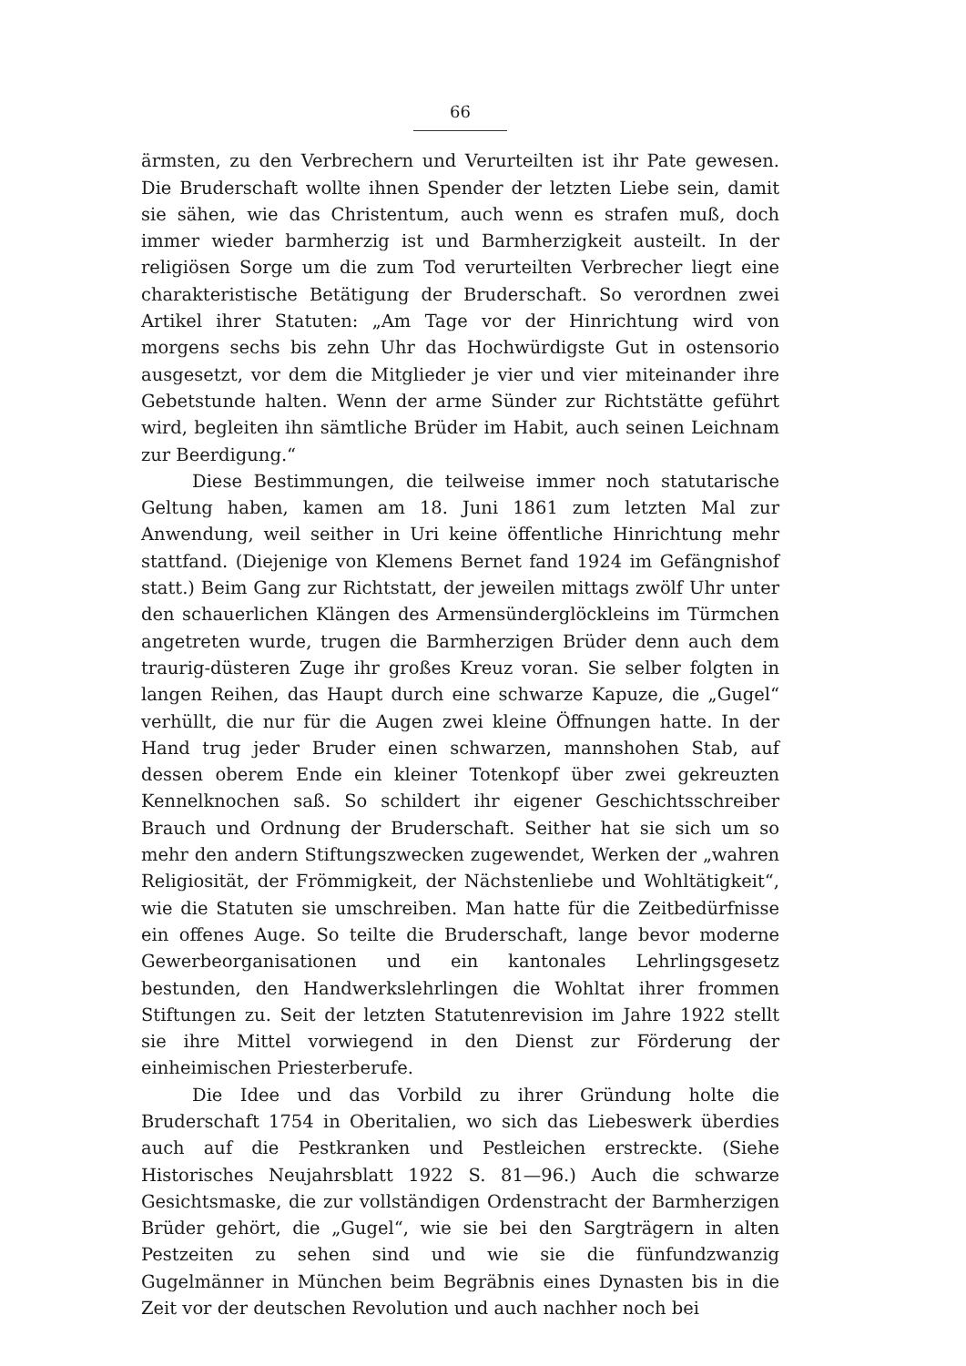66
ärmsten, zu den Verbrechern und Verurteilten ist ihr Pate gewesen. Die Bruderschaft wollte ihnen Spender der letzten Liebe sein, damit sie sähen, wie das Christentum, auch wenn es strafen muß, doch immer wieder barmherzig ist und Barmherzigkeit austeilt. In der religiösen Sorge um die zum Tod verurteilten Verbrecher liegt eine charakteristische Betätigung der Bruderschaft. So verordnen zwei Artikel ihrer Statuten: „Am Tage vor der Hinrichtung wird von morgens sechs bis zehn Uhr das Hochwürdigste Gut in ostensorio ausgesetzt, vor dem die Mitglieder je vier und vier miteinander ihre Gebetstunde halten. Wenn der arme Sünder zur Richtstätte geführt wird, begleiten ihn sämtliche Brüder im Habit, auch seinen Leichnam zur Beerdigung.“
Diese Bestimmungen, die teilweise immer noch statutarische Geltung haben, kamen am 18. Juni 1861 zum letzten Mal zur Anwendung, weil seither in Uri keine öffentliche Hinrichtung mehr stattfand. (Diejenige von Klemens Bernet fand 1924 im Gefängnishof statt.) Beim Gang zur Richtstatt, der jeweilen mittags zwölf Uhr unter den schauerlichen Klängen des Armensünderglöckleins im Türmchen angetreten wurde, trugen die Barmherzigen Brüder denn auch dem traurig-düsteren Zuge ihr großes Kreuz voran. Sie selber folgten in langen Reihen, das Haupt durch eine schwarze Kapuze, die „Gugel“ verhüllt, die nur für die Augen zwei kleine Öffnungen hatte. In der Hand trug jeder Bruder einen schwarzen, mannshohen Stab, auf dessen oberem Ende ein kleiner Totenkopf über zwei gekreuzten Kennelknochen saß. So schildert ihr eigener Geschichtsschreiber Brauch und Ordnung der Bruderschaft. Seither hat sie sich um so mehr den andern Stiftungszwecken zugewendet, Werken der „wahren Religiosität, der Frömmigkeit, der Nächstenliebe und Wohltätigkeit“, wie die Statuten sie umschreiben. Man hatte für die Zeitbedürfnisse ein offenes Auge. So teilte die Bruderschaft, lange bevor moderne Gewerbeorganisationen und ein kantonales Lehrlingsgesetz bestunden, den Handwerkslehrlingen die Wohltat ihrer frommen Stiftungen zu. Seit der letzten Statutenrevision im Jahre 1922 stellt sie ihre Mittel vorwiegend in den Dienst zur Förderung der einheimischen Priesterberufe.
Die Idee und das Vorbild zu ihrer Gründung holte die Bruderschaft 1754 in Oberitalien, wo sich das Liebeswerk überdies auch auf die Pestkranken und Pestleichen erstreckte. (Siehe Historisches Neujahrsblatt 1922 S. 81—96.) Auch die schwarze Gesichtsmaske, die zur vollständigen Ordenstracht der Barmherzigen Brüder gehört, die „Gugel“, wie sie bei den Sargträgern in alten Pestzeiten zu sehen sind und wie sie die fünfundzwanzig Gugelmänner in München beim Begräbnis eines Dynasten bis in die Zeit vor der deutschen Revolution und auch nachher noch bei